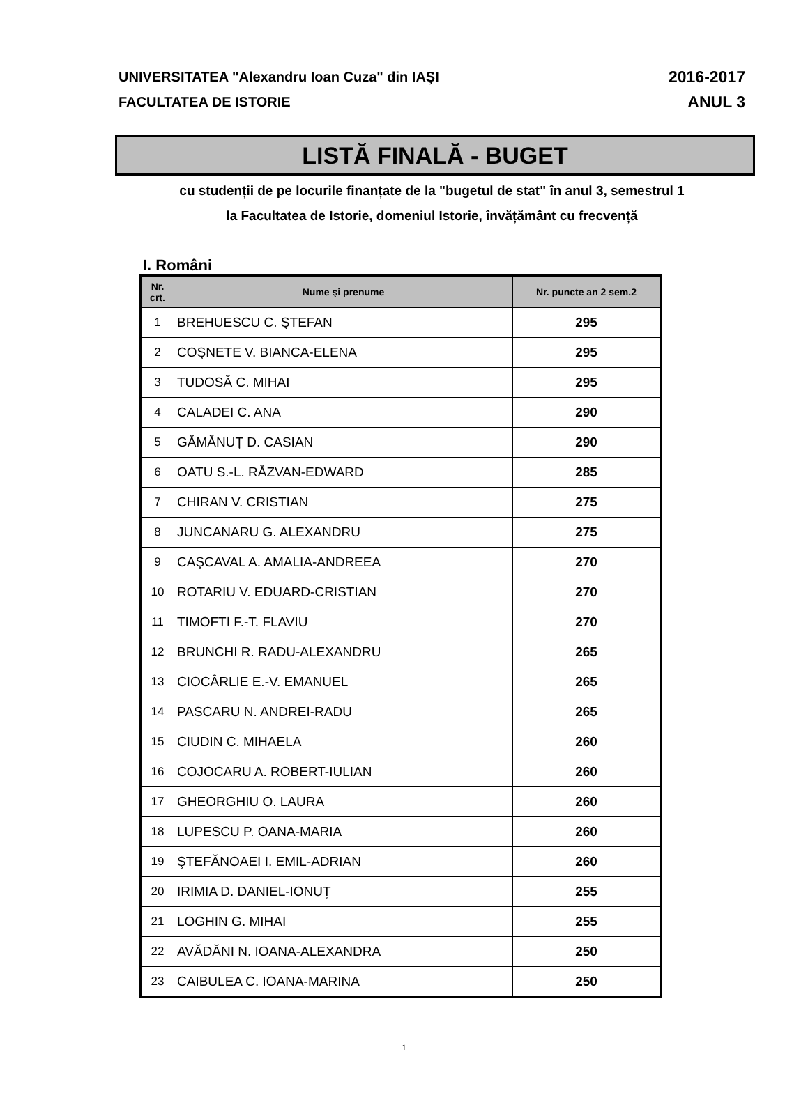UNIVERSITATEA "Alexandru Ioan Cuza" din IAŞI
FACULTATEA DE ISTORIE
2016-2017
ANUL 3
LISTĂ FINALĂ - BUGET
cu studenții de pe locurile finanțate de la "bugetul de stat" în anul 3, semestrul 1
la Facultatea de Istorie, domeniul Istorie, învățământ cu frecvență
I. Români
| Nr. crt. | Nume şi prenume | Nr. puncte an 2 sem.2 |
| --- | --- | --- |
| 1 | BREHUESCU C. ŞTEFAN | 295 |
| 2 | COŞNETE V. BIANCA-ELENA | 295 |
| 3 | TUDOSĂ C. MIHAI | 295 |
| 4 | CALADEI C. ANA | 290 |
| 5 | GĂMĂNUȚ D. CASIAN | 290 |
| 6 | OATU S.-L. RĂZVAN-EDWARD | 285 |
| 7 | CHIRAN V. CRISTIAN | 275 |
| 8 | JUNCANARU G. ALEXANDRU | 275 |
| 9 | CAŞCAVAL A. AMALIA-ANDREEA | 270 |
| 10 | ROTARIU V. EDUARD-CRISTIAN | 270 |
| 11 | TIMOFTI F.-T. FLAVIU | 270 |
| 12 | BRUNCHI R. RADU-ALEXANDRU | 265 |
| 13 | CIOCÂRLIE E.-V. EMANUEL | 265 |
| 14 | PASCARU N. ANDREI-RADU | 265 |
| 15 | CIUDIN C. MIHAELA | 260 |
| 16 | COJOCARU A. ROBERT-IULIAN | 260 |
| 17 | GHEORGHIU O. LAURA | 260 |
| 18 | LUPESCU P. OANA-MARIA | 260 |
| 19 | ŞTEFĂNOAEI I. EMIL-ADRIAN | 260 |
| 20 | IRIMIA D. DANIEL-IONUȚ | 255 |
| 21 | LOGHIN G. MIHAI | 255 |
| 22 | AVĂDĂNI N. IOANA-ALEXANDRA | 250 |
| 23 | CAIBULEA C. IOANA-MARINA | 250 |
1